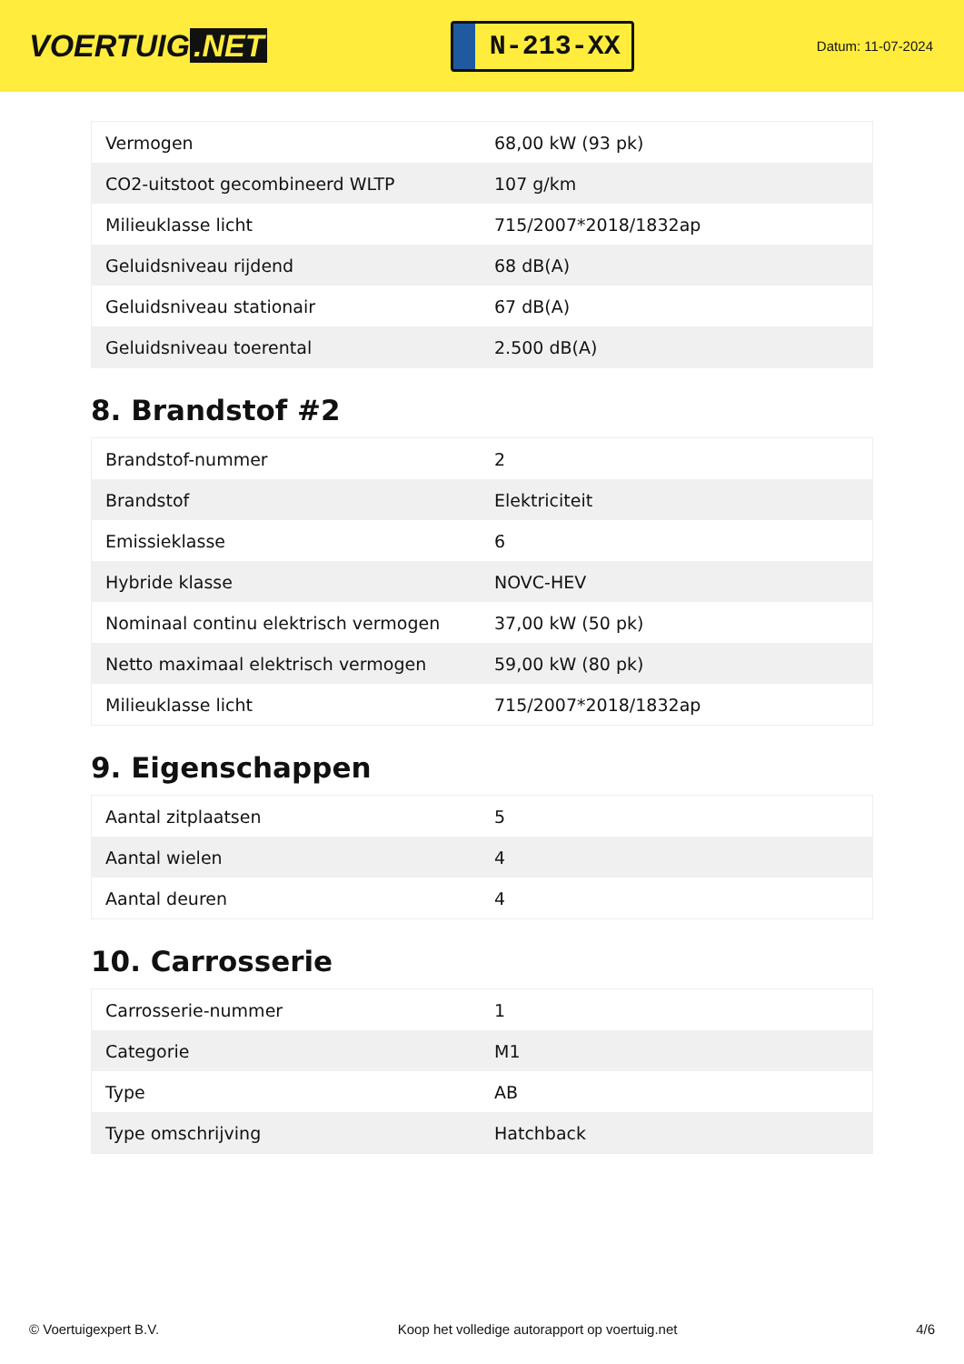VOERTUIG.NET
N-213-XX
Datum: 11-07-2024
| Vermogen | 68,00 kW (93 pk) |
| CO2-uitstoot gecombineerd WLTP | 107 g/km |
| Milieuklasse licht | 715/2007*2018/1832ap |
| Geluidsniveau rijdend | 68 dB(A) |
| Geluidsniveau stationair | 67 dB(A) |
| Geluidsniveau toerental | 2.500 dB(A) |
8. Brandstof #2
| Brandstof-nummer | 2 |
| Brandstof | Elektriciteit |
| Emissieklasse | 6 |
| Hybride klasse | NOVC-HEV |
| Nominaal continu elektrisch vermogen | 37,00 kW (50 pk) |
| Netto maximaal elektrisch vermogen | 59,00 kW (80 pk) |
| Milieuklasse licht | 715/2007*2018/1832ap |
9. Eigenschappen
| Aantal zitplaatsen | 5 |
| Aantal wielen | 4 |
| Aantal deuren | 4 |
10. Carrosserie
| Carrosserie-nummer | 1 |
| Categorie | M1 |
| Type | AB |
| Type omschrijving | Hatchback |
© Voertuigexpert B.V. Koop het volledige autorapport op voertuig.net 4/6